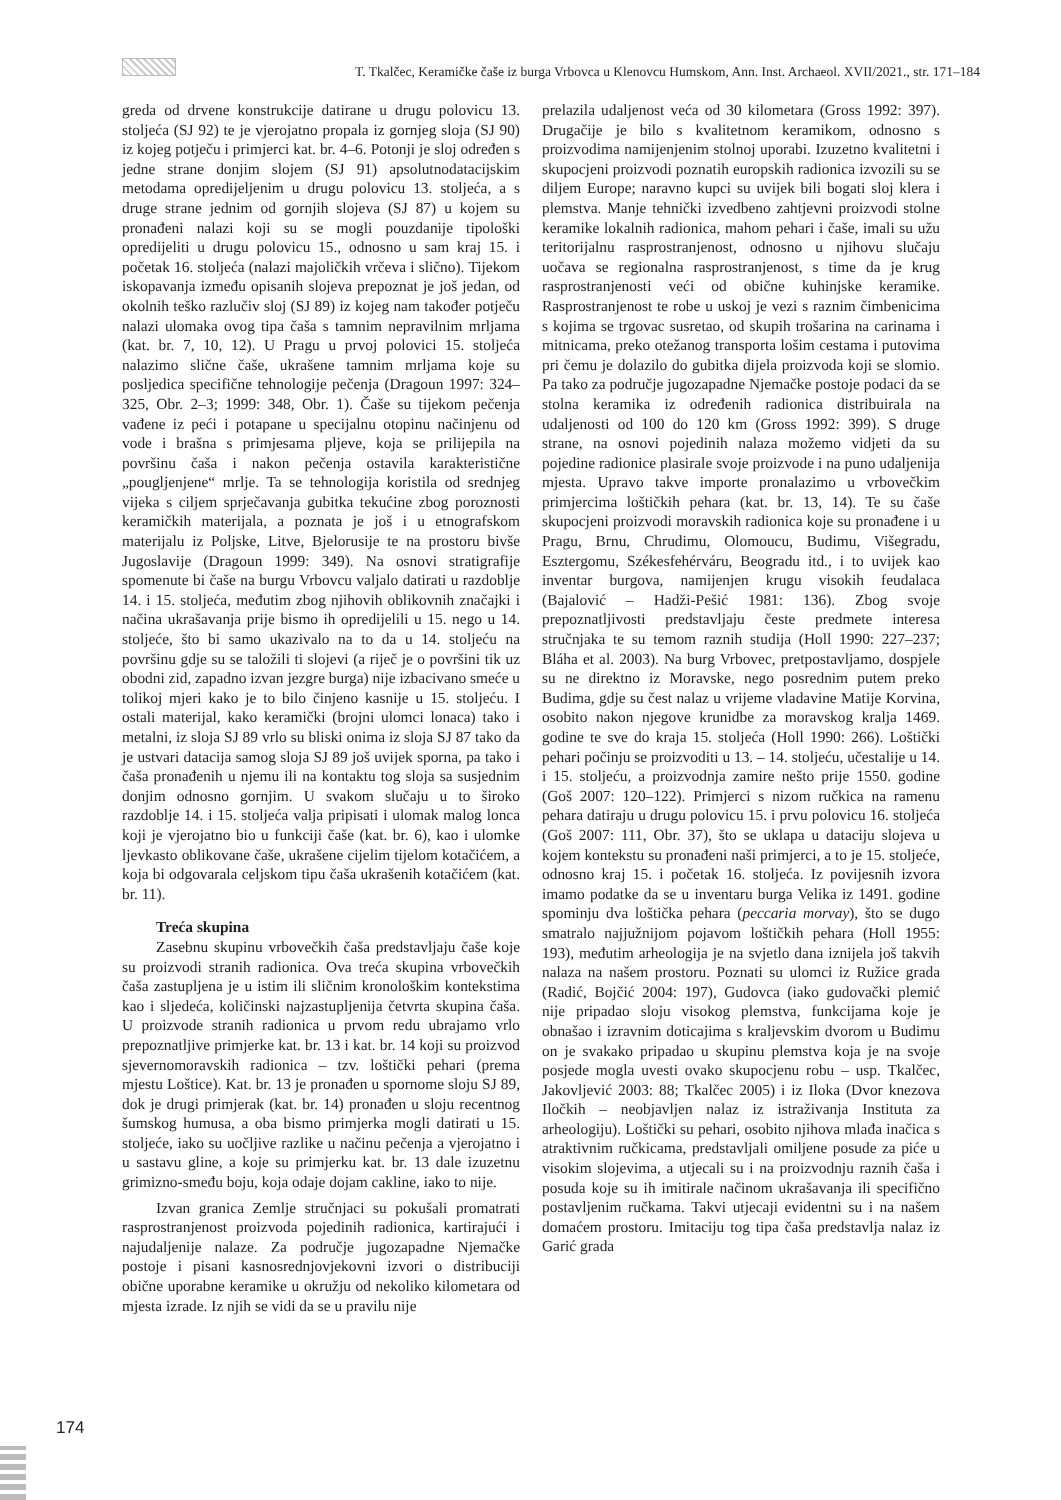T. Tkalčec, Keramičke čaše iz burga Vrbovca u Klenovcu Humskom, Ann. Inst. Archaeol. XVII/2021., str. 171–184
greda od drvene konstrukcije datirane u drugu polovicu 13. stoljeća (SJ 92) te je vjerojatno propala iz gornjeg sloja (SJ 90) iz kojeg potječu i primjerci kat. br. 4–6. Potonji je sloj određen s jedne strane donjim slojem (SJ 91) apsolutnodatacijskim metodama opredijeljenim u drugu polovicu 13. stoljeća, a s druge strane jednim od gornjih slojeva (SJ 87) u kojem su pronađeni nalazi koji su se mogli pouzdanije tipološki opredijeliti u drugu polovicu 15., odnosno u sam kraj 15. i početak 16. stoljeća (nalazi majoličkih vrčeva i slično). Tijekom iskopavanja između opisanih slojeva prepoznat je još jedan, od okolnih teško razlučiv sloj (SJ 89) iz kojeg nam također potječu nalazi ulomaka ovog tipa čaša s tamnim nepravilnim mrljama (kat. br. 7, 10, 12). U Pragu u prvoj polovici 15. stoljeća nalazimo slične čaše, ukrašene tamnim mrljama koje su posljedica specifične tehnologije pečenja (Dragoun 1997: 324–325, Obr. 2–3; 1999: 348, Obr. 1). Čaše su tijekom pečenja vađene iz peći i potapane u specijalnu otopinu načinjenu od vode i brašna s primjesama pljeve, koja se prilijepila na površinu čaša i nakon pečenja ostavila karakteristične „pougljenjene“ mrlje. Ta se tehnologija koristila od srednjeg vijeka s ciljem sprječavanja gubitka tekućine zbog poroznosti keramičkih materijala, a poznata je još i u etnografskom materijalu iz Poljske, Litve, Bjelorusije te na prostoru bivše Jugoslavije (Dragoun 1999: 349). Na osnovi stratigrafije spomenute bi čaše na burgu Vrbovcu valjalo datirati u razdoblje 14. i 15. stoljeća, međutim zbog njihovih oblikovnih značajki i načina ukrašavanja prije bismo ih opredijelili u 15. nego u 14. stoljeće, što bi samo ukazivalo na to da u 14. stoljeću na površinu gdje su se taložili ti slojevi (a riječ je o površini tik uz obodni zid, zapadno izvan jezgre burga) nije izbacivano smeće u tolikoj mjeri kako je to bilo činjeno kasnije u 15. stoljeću. I ostali materijal, kako keramički (brojni ulomci lonaca) tako i metalni, iz sloja SJ 89 vrlo su bliski onima iz sloja SJ 87 tako da je ustvari datacija samog sloja SJ 89 još uvijek sporna, pa tako i čaša pronađenih u njemu ili na kontaktu tog sloja sa susjednim donjim odnosno gornjim. U svakom slučaju u to široko razdoblje 14. i 15. stoljeća valja pripisati i ulomak malog lonca koji je vjerojatno bio u funkciji čaše (kat. br. 6), kao i ulomke ljevkasto oblikovane čaše, ukrašene cijelim tijelom kotačićem, a koja bi odgovarala celjskom tipu čaša ukrašenih kotačićem (kat. br. 11).
Treća skupina
Zasebnu skupinu vrbovečkih čaša predstavljaju čaše koje su proizvodi stranih radionica. Ova treća skupina vrbovečkih čaša zastupljena je u istim ili sličnim kronološkim kontekstima kao i sljedeća, količinski najzastupljenija četvrta skupina čaša. U proizvode stranih radionica u prvom redu ubrajamo vrlo prepoznatljive primjerke kat. br. 13 i kat. br. 14 koji su proizvod sjevernomoravskih radionica – tzv. loštički pehari (prema mjestu Loštice). Kat. br. 13 je pronađen u spornome sloju SJ 89, dok je drugi primjerak (kat. br. 14) pronađen u sloju recentnog šumskog humusa, a oba bismo primjerka mogli datirati u 15. stoljeće, iako su uočljive razlike u načinu pečenja a vjerojatno i u sastavu gline, a koje su primjerku kat. br. 13 dale izuzetnu grimizno-smeđu boju, koja odaje dojam cakline, iako to nije.
Izvan granica Zemlje stručnjaci su pokušali promatrati rasprostranjenost proizvoda pojedinih radionica, kartirajući i najudaljenije nalaze. Za područje jugozapadne Njemačke postoje i pisani kasnosrednjovjekovni izvori o distribuciji obične uporabne keramike u okružju od nekoliko kilometara od mjesta izrade. Iz njih se vidi da se u pravilu nije
prelazila udaljenost veća od 30 kilometara (Gross 1992: 397). Drugačije je bilo s kvalitetnom keramikom, odnosno s proizvodima namijenjenim stolnoj uporabi. Izuzetno kvalitetni i skupocjeni proizvodi poznatih europskih radionica izvozili su se diljem Europe; naravno kupci su uvijek bili bogati sloj klera i plemstva. Manje tehnički izvedbeno zahtjevni proizvodi stolne keramike lokalnih radionica, mahom pehari i čaše, imali su užu teritorijalnu rasprostranjenost, odnosno u njihovu slučaju uočava se regionalna rasprostranjenost, s time da je krug rasprostranjenosti veći od obične kuhinjske keramike. Rasprostranjenost te robe u uskoj je vezi s raznim čimbenicima s kojima se trgovac susretao, od skupih trošarina na carinama i mitnicama, preko otežanog transporta lošim cestama i putovima pri čemu je dolazilo do gubitka dijela proizvoda koji se slomio. Pa tako za područje jugozapadne Njemačke postoje podaci da se stolna keramika iz određenih radionica distribuirala na udaljenosti od 100 do 120 km (Gross 1992: 399). S druge strane, na osnovi pojedinih nalaza možemo vidjeti da su pojedine radionice plasirale svoje proizvode i na puno udaljenija mjesta. Upravo takve importe pronalazimo u vrbovečkim primjercima loštičkih pehara (kat. br. 13, 14). Te su čaše skupocjeni proizvodi moravskih radionica koje su pronađene i u Pragu, Brnu, Chrudimu, Olomoucu, Budimu, Višegradu, Esztergomu, Székesfehérváru, Beogradu itd., i to uvijek kao inventar burgova, namijenjen krugu visokih feudalaca (Bajalović – Hadži-Pešić 1981: 136). Zbog svoje prepoznatljivosti predstavljaju česte predmete interesa stručnjaka te su temom raznih studija (Holl 1990: 227–237; Bláha et al. 2003). Na burg Vrbovec, pretpostavljamo, dospjele su ne direktno iz Moravske, nego posrednim putem preko Budima, gdje su čest nalaz u vrijeme vladavine Matije Korvina, osobito nakon njegove krunidbe za moravskog kralja 1469. godine te sve do kraja 15. stoljeća (Holl 1990: 266). Loštički pehari počinju se proizvoditi u 13. – 14. stoljeću, učestalije u 14. i 15. stoljeću, a proizvodnja zamire nešto prije 1550. godine (Goš 2007: 120–122). Primjerci s nizom ručkica na ramenu pehara datiraju u drugu polovicu 15. i prvu polovicu 16. stoljeća (Goš 2007: 111, Obr. 37), što se uklapa u dataciju slojeva u kojem kontekstu su pronađeni naši primjerci, a to je 15. stoljeće, odnosno kraj 15. i početak 16. stoljeća. Iz povijesnih izvora imamo podatke da se u inventaru burga Velika iz 1491. godine spominju dva loštička pehara (peccaria morvay), što se dugo smatralo najjužnijom pojavom loštičkih pehara (Holl 1955: 193), međutim arheologija je na svjetlo dana iznijela još takvih nalaza na našem prostoru. Poznati su ulomci iz Ružice grada (Radić, Bojčić 2004: 197), Gudovca (iako gudovački plemić nije pripadao sloju visokog plemstva, funkcijama koje je obnašao i izravnim doticajima s kraljevskim dvorom u Budimu on je svakako pripadao u skupinu plemstva koja je na svoje posjede mogla uvesti ovako skupocjenu robu – usp. Tkalčec, Jakovljević 2003: 88; Tkalčec 2005) i iz Iloka (Dvor knezova Iločkih – neobjavljen nalaz iz istraživanja Instituta za arheologiju). Loštički su pehari, osobito njihova mlađa inačica s atraktivnim ručkicama, predstavljali omiljene posude za piće u visokim slojevima, a utjecali su i na proizvodnju raznih čaša i posuda koje su ih imitirale načinom ukrašavanja ili specifično postavljenim ručkama. Takvi utjecaji evidentni su i na našem domaćem prostoru. Imitaciju tog tipa čaša predstavlja nalaz iz Garić grada
174